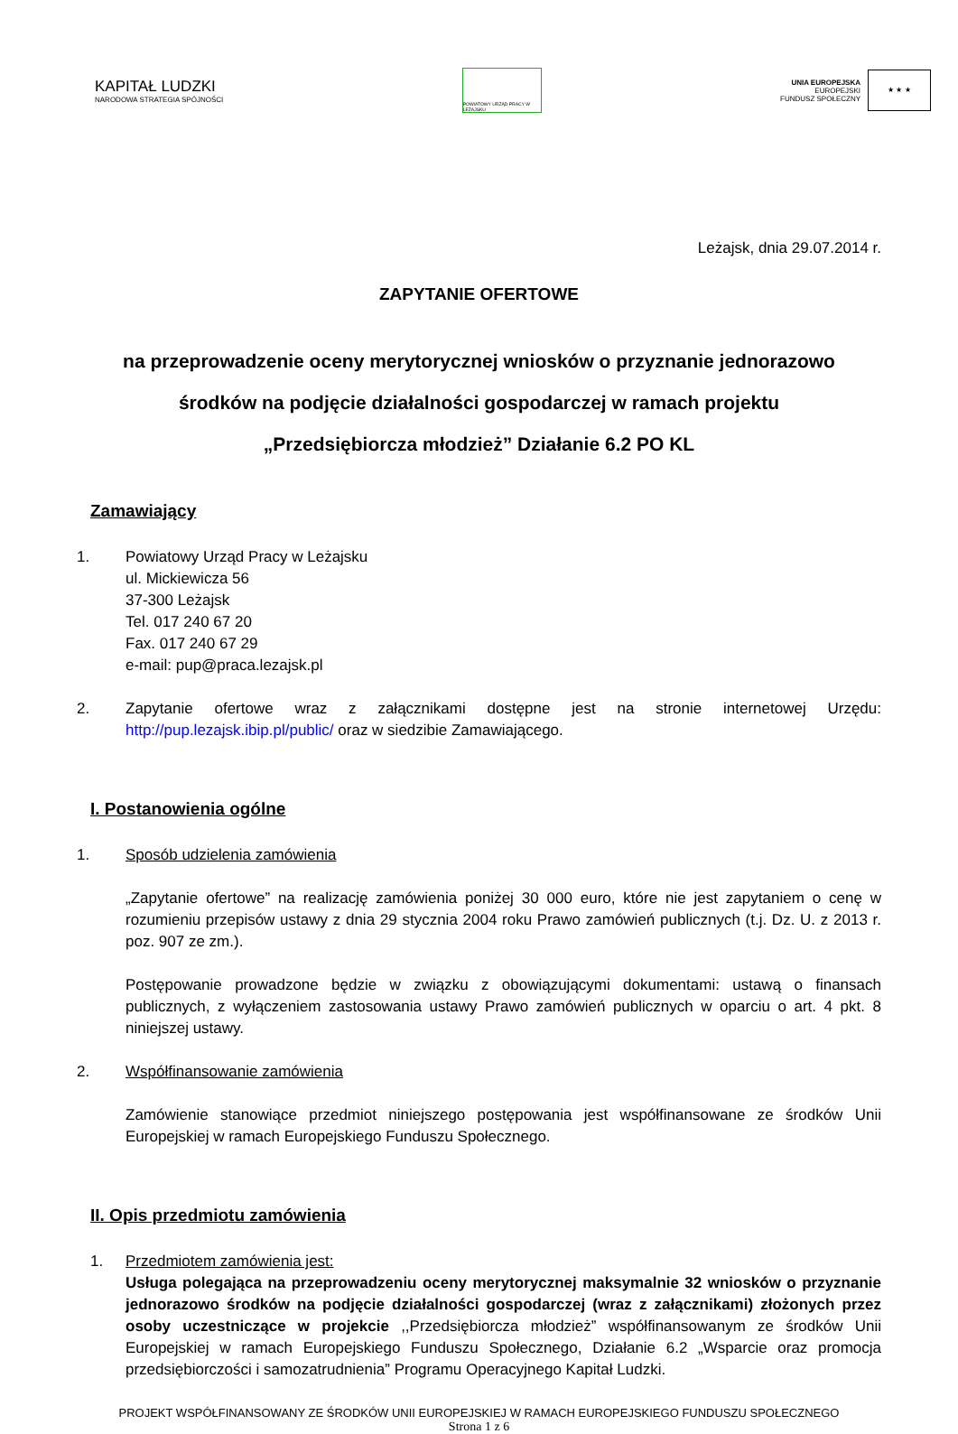KAPITAŁ LUDZKI
NARODOWA STRATEGIA SPÓJNOŚCI
POWIATOWY URZĄD PRACY W LEŻAJSKU
UNIA EUROPEJSKA
EUROPEJSKI
FUNDUSZ SPOŁECZNY
★ ★ ★
Leżajsk, dnia 29.07.2014 r.
ZAPYTANIE OFERTOWE
na przeprowadzenie oceny merytorycznej wniosków o przyznanie jednorazowo
środków na podjęcie działalności gospodarczej w ramach projektu
„Przedsiębiorcza młodzież” Działanie 6.2 PO KL
Zamawiający
1. Powiatowy Urząd Pracy w Leżajsku
ul. Mickiewicza 56
37-300 Leżajsk
Tel. 017 240 67 20
Fax. 017 240 67 29
e-mail: pup@praca.lezajsk.pl
2. Zapytanie ofertowe wraz z załącznikami dostępne jest na stronie internetowej Urzędu: http://pup.lezajsk.ibip.pl/public/ oraz w siedzibie Zamawiającego.
I. Postanowienia ogólne
1. Sposób udzielenia zamówienia
„Zapytanie ofertowe” na realizację zamówienia poniżej 30 000 euro, które nie jest zapytaniem o cenę w rozumieniu przepisów ustawy z dnia 29 stycznia 2004 roku Prawo zamówień publicznych (t.j. Dz. U. z 2013 r. poz. 907 ze zm.).
Postępowanie prowadzone będzie w związku z obowiązującymi dokumentami: ustawą o finansach publicznych, z wyłączeniem zastosowania ustawy Prawo zamówień publicznych w oparciu o art. 4 pkt. 8 niniejszej ustawy.
2. Współfinansowanie zamówienia
Zamówienie stanowiące przedmiot niniejszego postępowania jest współfinansowane ze środków Unii Europejskiej w ramach Europejskiego Funduszu Społecznego.
II. Opis przedmiotu zamówienia
1. Przedmiotem zamówienia jest:
Usługa polegająca na przeprowadzeniu oceny merytorycznej maksymalnie 32 wniosków o przyznanie jednorazowo środków na podjęcie działalności gospodarczej (wraz z załącznikami) złożonych przez osoby uczestniczące w projekcie ,,Przedsiębiorcza młodzież” współfinansowanym ze środków Unii Europejskiej w ramach Europejskiego Funduszu Społecznego, Działanie 6.2 „Wsparcie oraz promocja przedsiębiorczości i samozatrudnienia” Programu Operacyjnego Kapitał Ludzki.
PROJEKT WSPÓŁFINANSOWANY ZE ŚRODKÓW UNII EUROPEJSKIEJ W RAMACH EUROPEJSKIEGO FUNDUSZU SPOŁECZNEGO
Strona 1 z 6